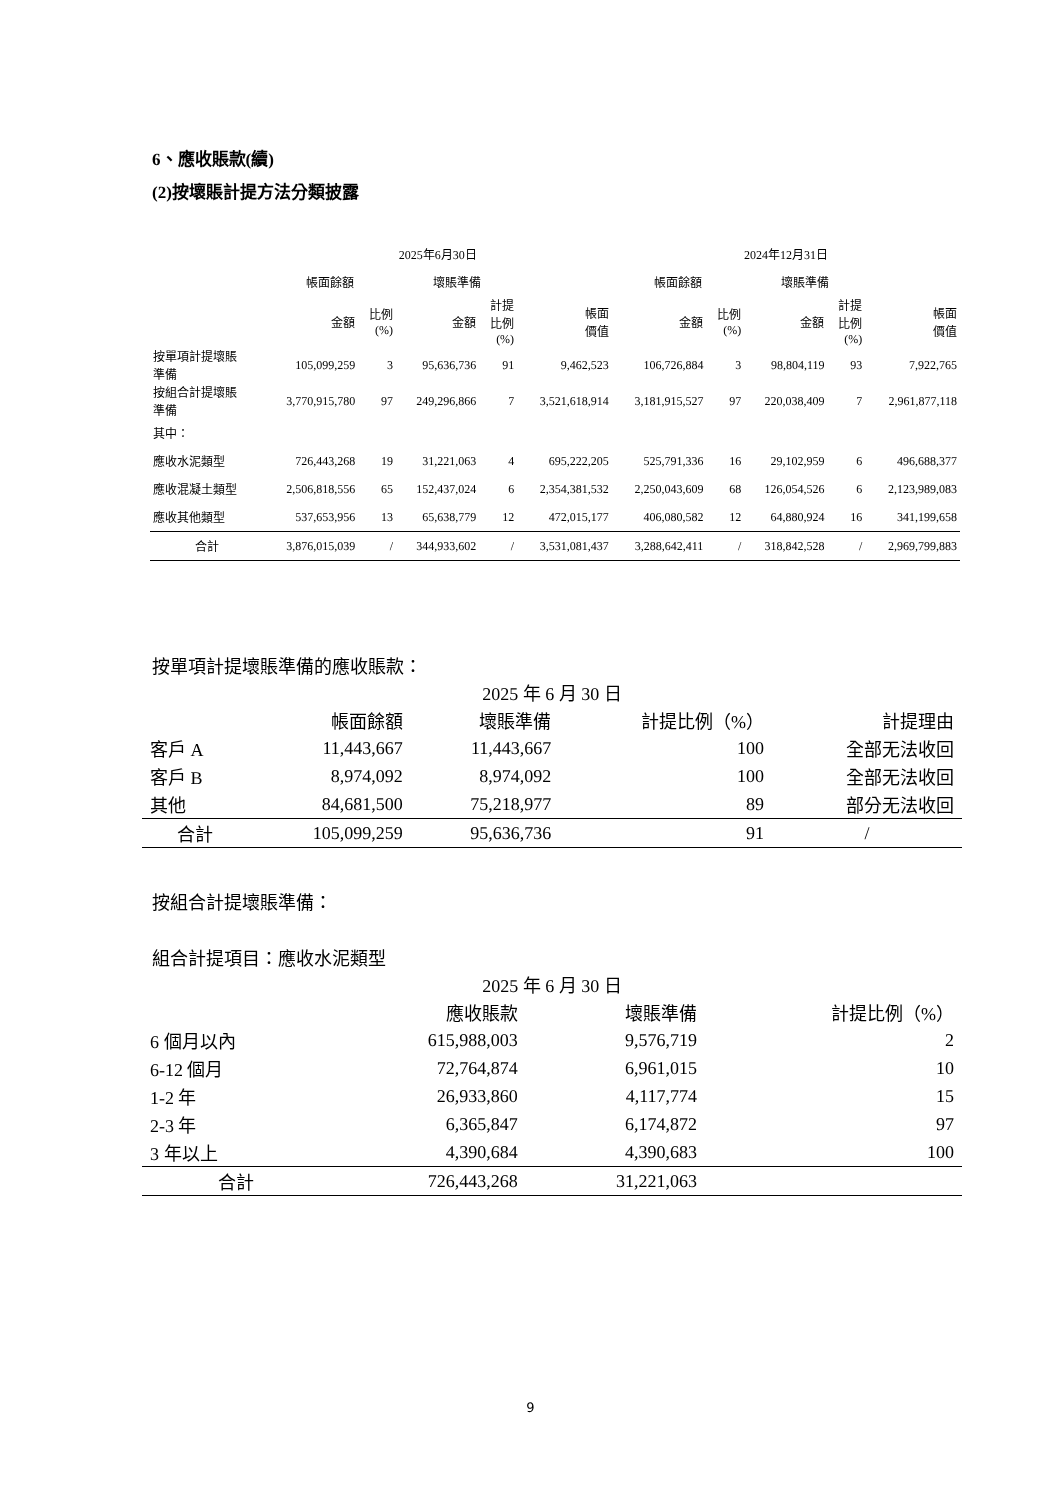6、應收賬款(續)
(2)按壞賬計提方法分類披露
| | 2025年6月30日 | | | | | 2024年12月31日 | | | | |
| | 帳面餘額 | | 壞賬準備 | | | 帳面餘額 | | 壞賬準備 | | |
| | 金額 | 比例 (%) | 金額 | 計提 比例 (%) | 帳面 價值 | 金額 | 比例 (%) | 金額 | 計提 比例 (%) | 帳面 價值 |
| 按單項計提壞賬 準備 | 105,099,259 | 3 | 95,636,736 | 91 | 9,462,523 | 106,726,884 | 3 | 98,804,119 | 93 | 7,922,765 |
| 按組合計提壞賬 準備 | 3,770,915,780 | 97 | 249,296,866 | 7 | 3,521,618,914 | 3,181,915,527 | 97 | 220,038,409 | 7 | 2,961,877,118 |
| 其中： | | | | | | | | | | |
| 應收水泥類型 | 726,443,268 | 19 | 31,221,063 | 4 | 695,222,205 | 525,791,336 | 16 | 29,102,959 | 6 | 496,688,377 |
| 應收混凝土類型 | 2,506,818,556 | 65 | 152,437,024 | 6 | 2,354,381,532 | 2,250,043,609 | 68 | 126,054,526 | 6 | 2,123,989,083 |
| 應收其他類型 | 537,653,956 | 13 | 65,638,779 | 12 | 472,015,177 | 406,080,582 | 12 | 64,880,924 | 16 | 341,199,658 |
| 合計 | 3,876,015,039 | / | 344,933,602 | / | 3,531,081,437 | 3,288,642,411 | / | 318,842,528 | / | 2,969,799,883 |
按單項計提壞賬準備的應收賬款：
| 2025 年 6 月 30 日 | | | | |
| | 帳面餘額 | 壞賬準備 | 計提比例（%） | 計提理由 |
| 客戶 A | 11,443,667 | 11,443,667 | 100 | 全部无法收回 |
| 客戶 B | 8,974,092 | 8,974,092 | 100 | 全部无法收回 |
| 其他 | 84,681,500 | 75,218,977 | 89 | 部分无法收回 |
| 合計 | 105,099,259 | 95,636,736 | 91 | / |
按組合計提壞賬準備：
組合計提項目：應收水泥類型
| 2025 年 6 月 30 日 | | | |
| | 應收賬款 | 壞賬準備 | 計提比例（%） |
| 6 個月以內 | 615,988,003 | 9,576,719 | 2 |
| 6-12 個月 | 72,764,874 | 6,961,015 | 10 |
| 1-2 年 | 26,933,860 | 4,117,774 | 15 |
| 2-3 年 | 6,365,847 | 6,174,872 | 97 |
| 3 年以上 | 4,390,684 | 4,390,683 | 100 |
| 合計 | 726,443,268 | 31,221,063 | |
9